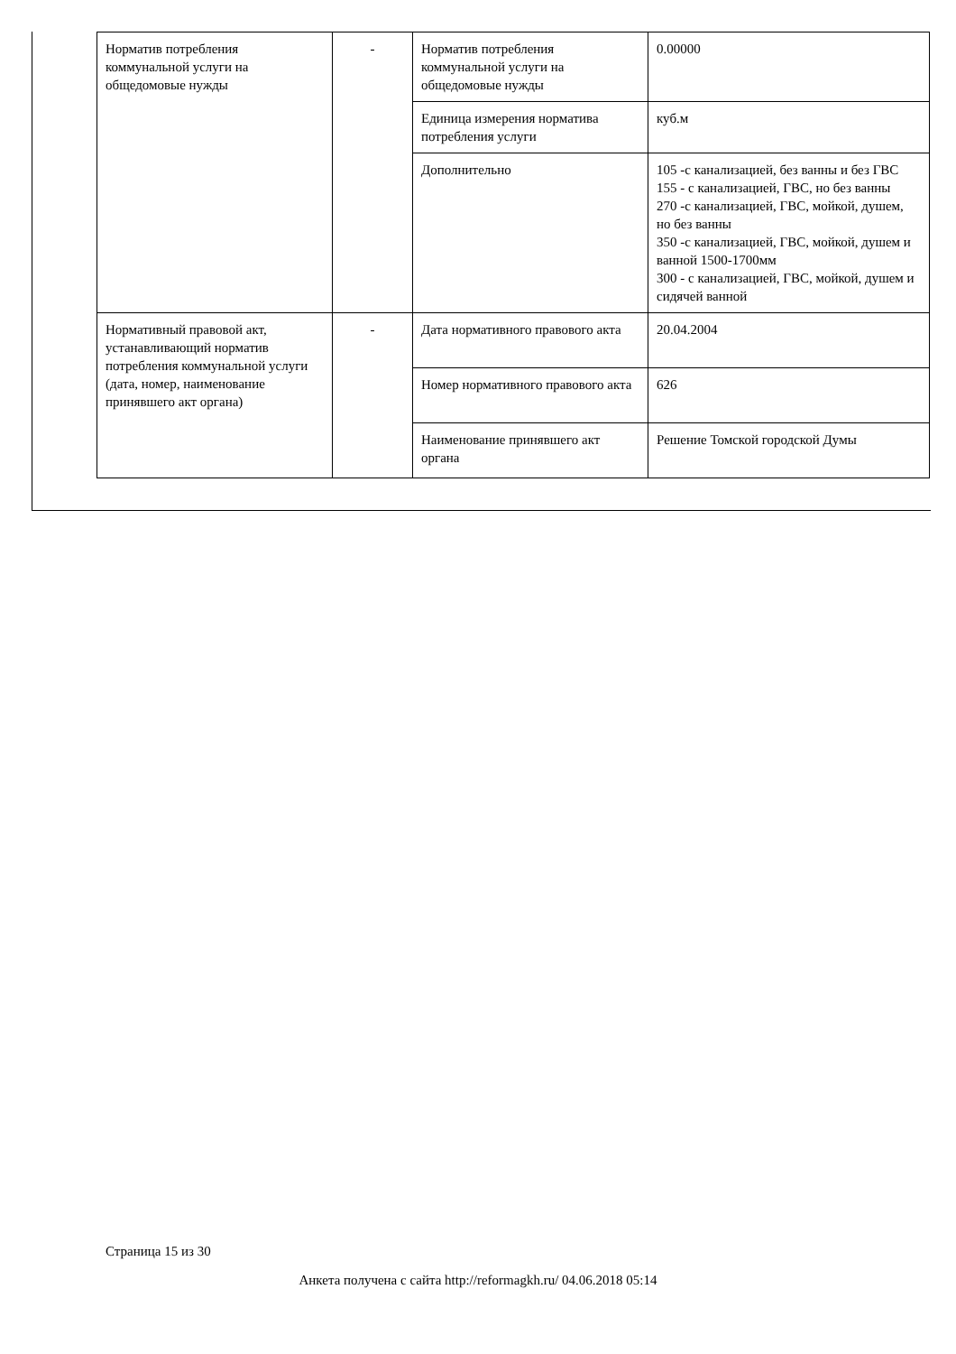| Норматив потребления коммунальной услуги на общедомовые нужды | - | Норматив потребления коммунальной услуги на общедомовые нужды | 0.00000 |
| | | Единица измерения норматива потребления услуги | куб.м |
| | | Дополнительно | 105 -с канализацией, без ванны и без ГВС 155 - с канализацией, ГВС, но без ванны 270 -с канализацией, ГВС, мойкой, душем, но без ванны 350 -с канализацией, ГВС, мойкой, душем и ванной 1500-1700мм 300 - с канализацией, ГВС, мойкой, душем и сидячей ванной |
| Нормативный правовой акт, устанавливающий норматив потребления коммунальной услуги (дата, номер, наименование принявшего акт органа) | - | Дата нормативного правового акта | 20.04.2004 |
| | | Номер нормативного правового акта | 626 |
| | | Наименование принявшего акт органа | Решение Томской городской Думы |
Страница 15 из 30
Анкета получена с сайта http://reformagkh.ru/ 04.06.2018 05:14